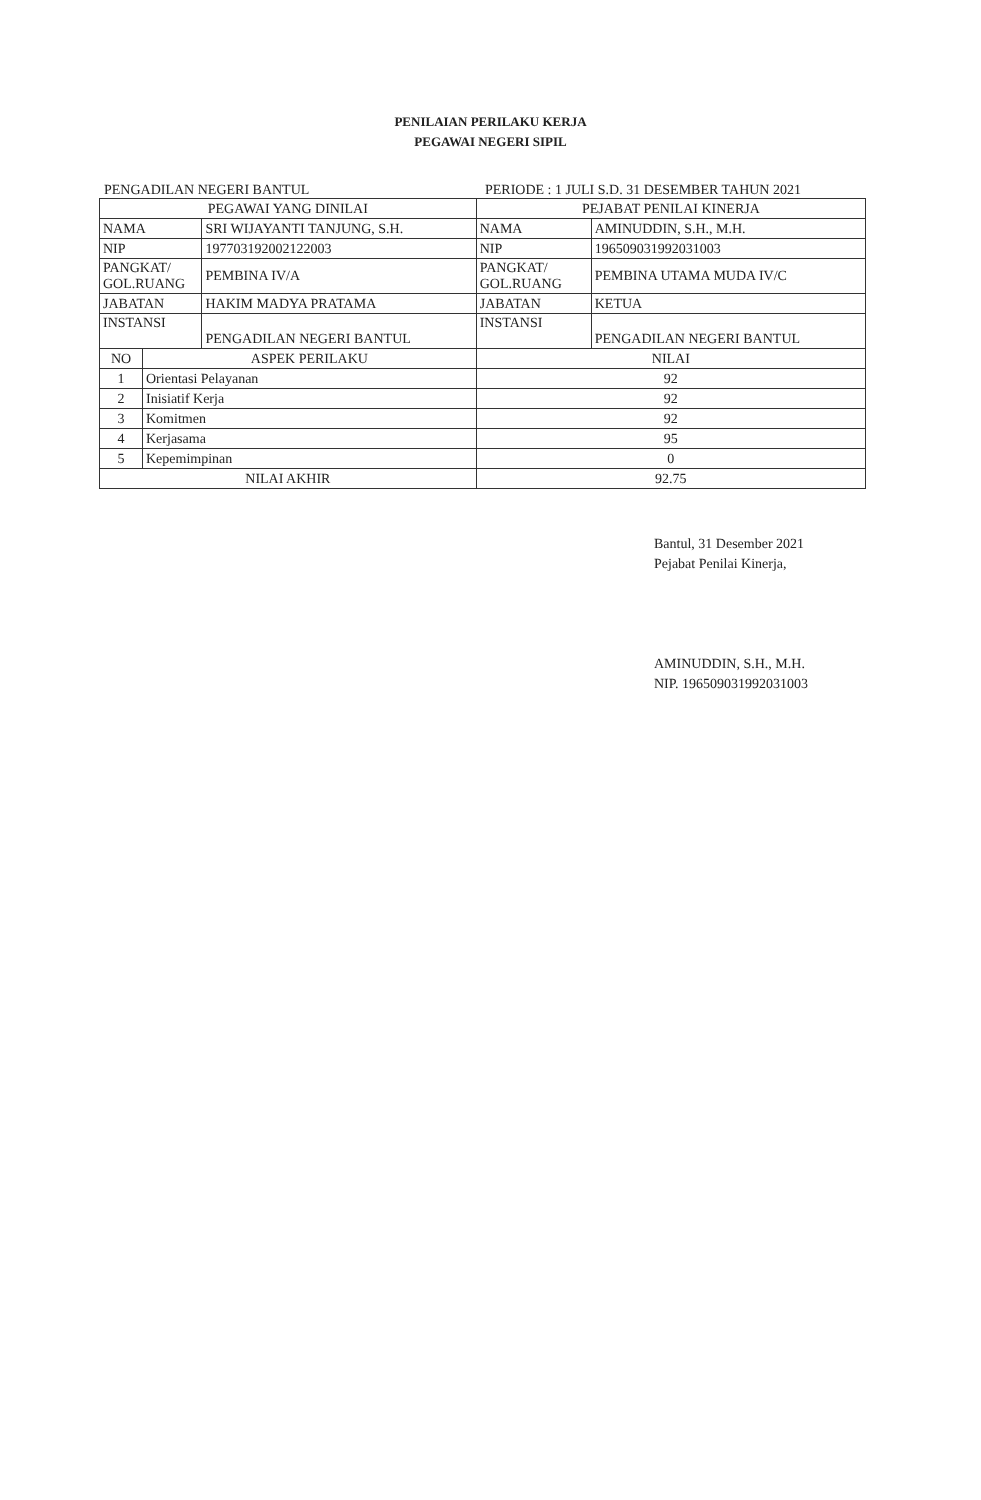PENILAIAN PERILAKU KERJA
PEGAWAI NEGERI SIPIL
PENGADILAN NEGERI BANTUL PERIODE : 1 JULI S.D. 31 DESEMBER TAHUN 2021
| PEGAWAI YANG DINILAI | | | PEJABAT PENILAI KINERJA | |
| --- | --- | --- | --- | --- |
| NAMA | | SRI WIJAYANTI TANJUNG, S.H. | NAMA | AMINUDDIN, S.H., M.H. |
| NIP | | 197703192002122003 | NIP | 196509031992031003 |
| PANGKAT/ GOL.RUANG | | PEMBINA IV/A | PANGKAT/ GOL.RUANG | PEMBINA UTAMA MUDA IV/C |
| JABATAN | | HAKIM MADYA PRATAMA | JABATAN | KETUA |
| INSTANSI | | PENGADILAN NEGERI BANTUL | INSTANSI | PENGADILAN NEGERI BANTUL |
| NO | ASPEK PERILAKU | | NILAI | |
| 1 | Orientasi Pelayanan | | 92 | |
| 2 | Inisiatif Kerja | | 92 | |
| 3 | Komitmen | | 92 | |
| 4 | Kerjasama | | 95 | |
| 5 | Kepemimpinan | | 0 | |
| NILAI AKHIR | | | 92.75 | |
Bantul, 31 Desember 2021
Pejabat Penilai Kinerja,
AMINUDDIN, S.H., M.H.
NIP. 196509031992031003